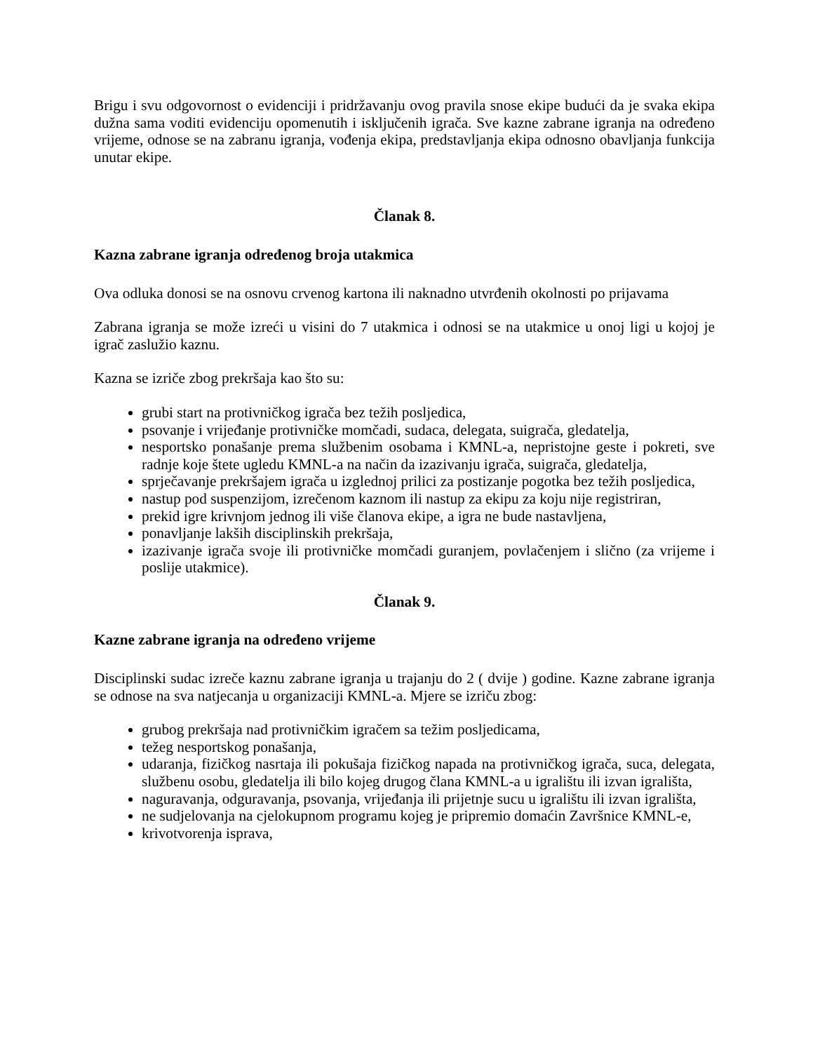Brigu i svu odgovornost o evidenciji i pridržavanju ovog pravila snose ekipe budući da je svaka ekipa dužna sama voditi evidenciju opomenutih i isključenih igrača. Sve kazne zabrane igranja na određeno vrijeme, odnose se na zabranu igranja, vođenja ekipa, predstavljanja ekipa odnosno obavljanja funkcija unutar ekipe.
Članak 8.
Kazna zabrane igranja određenog broja utakmica
Ova odluka donosi se na osnovu crvenog kartona ili naknadno utvrđenih okolnosti po prijavama
Zabrana igranja se može izreći u visini do 7 utakmica i odnosi se na utakmice u onoj ligi u kojoj je igrač zaslužio kaznu.
Kazna se izriče zbog prekršaja kao što su:
grubi start na protivničkog igrača bez težih posljedica,
psovanje i vrijeđanje protivničke momčadi, sudaca, delegata, suigrača, gledatelja,
nesportsko ponašanje prema službenim osobama i KMNL-a, nepristojne geste i pokreti, sve radnje koje štete ugledu KMNL-a na način da izazivanju igrača, suigrača, gledatelja,
sprječavanje prekršajem igrača u izglednoj prilici za postizanje pogotka bez težih posljedica,
nastup pod suspenzijom, izrečenom kaznom ili nastup za ekipu za koju nije registriran,
prekid igre krivnjom jednog ili više članova ekipe, a igra ne bude nastavljena,
ponavljanje lakših disciplinskih prekršaja,
izazivanje igrača svoje ili protivničke momčadi guranjem, povlačenjem i slično (za vrijeme i poslije utakmice).
Članak 9.
Kazne zabrane igranja na određeno vrijeme
Disciplinski sudac izreče kaznu zabrane igranja u trajanju do 2 ( dvije ) godine. Kazne zabrane igranja se odnose na sva natjecanja u organizaciji KMNL-a. Mjere se izriču zbog:
grubog prekršaja nad protivničkim igračem sa težim posljedicama,
težeg nesportskog ponašanja,
udaranja, fizičkog nasrtaja ili pokušaja fizičkog napada na protivničkog igrača, suca, delegata, službenu osobu, gledatelja ili bilo kojeg drugog člana KMNL-a u igralištu ili izvan igrališta,
naguravanja, odguravanja, psovanja, vrijeđanja ili prijetnje sucu u igralištu ili izvan igrališta,
ne sudjelovanja na cjelokupnom programu kojeg je pripremio domaćin Završnice KMNL-e,
krivotvorenja isprava,